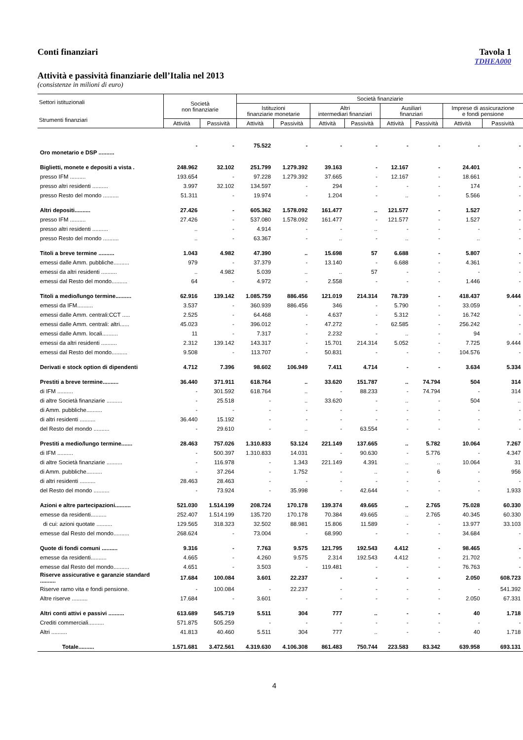Conti finanziari Tavola 1
TDHEA000
Attività e passività finanziarie dell’Italia nel 2013
(consistenze in milioni di euro)
| Settori istituzionali Strumenti finanziari | Società non finanziarie | | Società finanziarie | | | | | | | |
| --- | --- | --- | --- | --- | --- | --- | --- | --- | --- | --- |
| | | | Istituzioni finanziarie monetarie | | Altri intermediari finanziari | | Ausiliari finanziari | | Imprese di assicurazione e fondi pensione | |
| | Attività | Passività | Attività | Passività | Attività | Passività | Attività | Passività | Attività | Passività |
| Oro monetario e DSP .......... | - | - | 75.522 | - | - | - | - | - | - | - |
| Biglietti, monete e depositi a vista . | 248.962 | 32.102 | 251.799 | 1.279.392 | 39.163 | - | 12.167 | - | 24.401 | - |
| presso IFM .......... | 193.654 | - | 97.228 | 1.279.392 | 37.665 | - | 12.167 | - | 18.661 | - |
| presso altri residenti .......... | 3.997 | 32.102 | 134.597 | - | 294 | - | - | - | 174 | - |
| presso Resto del mondo .......... | 51.311 | - | 19.974 | - | 1.204 | - | .. | - | 5.566 | - |
| Altri depositi.......... | 27.426 | - | 605.362 | 1.578.092 | 161.477 | .. | 121.577 | - | 1.527 | - |
| presso IFM .......... | 27.426 | - | 537.080 | 1.578.092 | 161.477 | - | 121.577 | - | 1.527 | - |
| presso altri residenti .......... | .. | - | 4.914 | - | - | .. | - | - | - | - |
| presso Resto del mondo .......... | .. | - | 63.367 | - | .. | - | .. | - | .. | - |
| Titoli a breve termine .......... | 1.043 | 4.982 | 47.390 | .. | 15.698 | 57 | 6.688 | - | 5.807 | - |
| emessi dalle Amm. pubbliche.......... | 979 | - | 37.379 | - | 13.140 | - | 6.688 | - | 4.361 | - |
| emessi da altri residenti .......... | .. | 4.982 | 5.039 | .. | .. | 57 | - | - | - | - |
| emessi dal Resto del mondo.......... | 64 | - | 4.972 | - | 2.558 | - | - | - | 1.446 | - |
| Titoli a medio/lungo termine.......... | 62.916 | 139.142 | 1.085.759 | 886.456 | 121.019 | 214.314 | 78.739 | - | 418.437 | 9.444 |
| emessi da IFM.......... | 3.537 | - | 360.939 | 886.456 | 346 | - | 5.790 | - | 33.059 | - |
| emessi dalle Amm. centrali:CCT ..... | 2.525 | - | 64.468 | - | 4.637 | - | 5.312 | - | 16.742 | - |
| emessi dalle Amm. centrali: altri...... | 45.023 | - | 396.012 | - | 47.272 | - | 62.585 | - | 256.242 | - |
| emessi dalle Amm. locali.......... | 11 | - | 7.317 | - | 2.232 | - | .. | - | 94 | - |
| emessi da altri residenti .......... | 2.312 | 139.142 | 143.317 | - | 15.701 | 214.314 | 5.052 | - | 7.725 | 9.444 |
| emessi dal Resto del mondo.......... | 9.508 | - | 113.707 | - | 50.831 | - | - | - | 104.576 | - |
| Derivati e stock option di dipendenti | 4.712 | 7.396 | 98.602 | 106.949 | 7.411 | 4.714 | - | - | 3.634 | 5.334 |
| Prestiti a breve termine.......... | 36.440 | 371.911 | 618.764 | .. | 33.620 | 151.787 | .. | 74.794 | 504 | 314 |
| di IFM .......... | - | 301.592 | 618.764 | .. | - | 88.233 | - | 74.794 | - | 314 |
| di altre Società finanziarie .......... | - | 25.518 | - | .. | 33.620 | - | .. | - | 504 | .. |
| di Amm. pubbliche.......... | - | - | - | - | - | - | - | - | - | - |
| di altri residenti .......... | 36.440 | 15.192 | - | - | - | - | - | - | - | - |
| del Resto del mondo .......... | - | 29.610 | - | .. | - | 63.554 | - | - | - | - |
| Prestiti a medio/lungo termine....... | 28.463 | 757.026 | 1.310.833 | 53.124 | 221.149 | 137.665 | .. | 5.782 | 10.064 | 7.267 |
| di IFM .......... | - | 500.397 | 1.310.833 | 14.031 | - | 90.630 | - | 5.776 | - | 4.347 |
| di altre Società finanziarie .......... | - | 116.978 | - | 1.343 | 221.149 | 4.391 | .. | .. | 10.064 | 31 |
| di Amm. pubbliche.......... | - | 37.264 | - | 1.752 | - | .. | - | 6 | - | 956 |
| di altri residenti .......... | 28.463 | 28.463 | - | - | - | - | - | - | - | - |
| del Resto del mondo .......... | - | 73.924 | - | 35.998 | - | 42.644 | - | - | - | 1.933 |
| Azioni e altre partecipazioni.......... | 521.030 | 1.514.199 | 208.724 | 170.178 | 139.374 | 49.665 | .. | 2.765 | 75.028 | 60.330 |
| emesse da residenti.......... | 252.407 | 1.514.199 | 135.720 | 170.178 | 70.384 | 49.665 | .. | 2.765 | 40.345 | 60.330 |
| di cui: azioni quotate .......... | 129.565 | 318.323 | 32.502 | 88.981 | 15.806 | 11.589 | - | - | 13.977 | 33.103 |
| emesse dal Resto del mondo.......... | 268.624 | - | 73.004 | - | 68.990 | - | - | - | 34.684 | - |
| Quote di fondi comuni .......... | 9.316 | - | 7.763 | 9.575 | 121.795 | 192.543 | 4.412 | - | 98.465 | - |
| emesse da residenti.......... | 4.665 | - | 4.260 | 9.575 | 2.314 | 192.543 | 4.412 | - | 21.702 | - |
| emesse dal Resto del mondo.......... | 4.651 | - | 3.503 | - | 119.481 | - | - | - | 76.763 | - |
| Riserve assicurative e garanzie standard .......... | 17.684 | 100.084 | 3.601 | 22.237 | - | - | - | - | 2.050 | 608.723 |
| Riserve ramo vita e fondi pensione. | - | 100.084 | - | 22.237 | - | - | - | - | - | 541.392 |
| Altre riserve .......... | 17.684 | - | 3.601 | - | - | - | - | - | 2.050 | 67.331 |
| Altri conti attivi e passivi .......... | 613.689 | 545.719 | 5.511 | 304 | 777 | .. | - | - | 40 | 1.718 |
| Crediti commerciali.......... | 571.875 | 505.259 | - | - | - | - | - | - | - | - |
| Altri .......... | 41.813 | 40.460 | 5.511 | 304 | 777 | .. | - | - | 40 | 1.718 |
| Totale.......... | 1.571.681 | 3.472.561 | 4.319.630 | 4.106.308 | 861.483 | 750.744 | 223.583 | 83.342 | 639.958 | 693.131 |
4